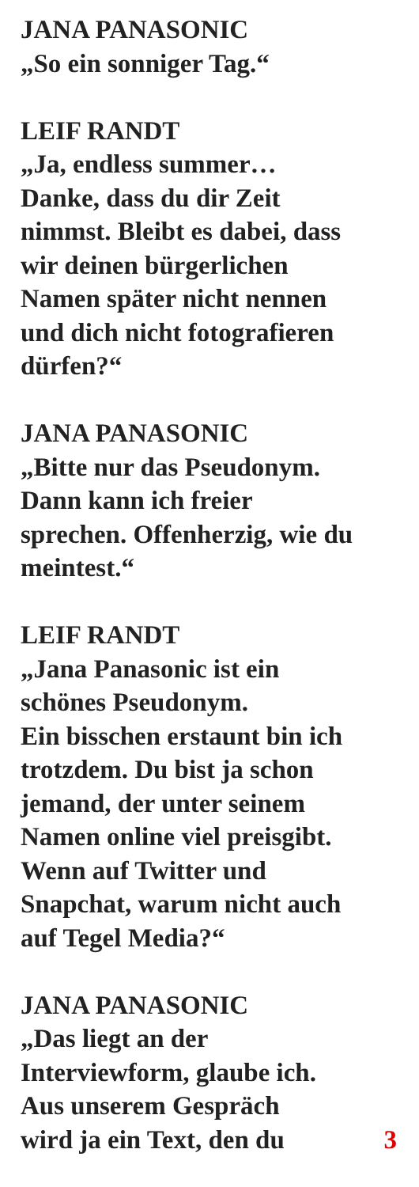JANA PANASONIC
„So ein sonniger Tag.“
LEIF RANDT
„Ja, endless summer…
Danke, dass du dir Zeit
nimmst. Bleibt es dabei, dass
wir deinen bürgerlichen
Namen später nicht nennen
und dich nicht fotografieren
dürfen?“
JANA PANASONIC
„Bitte nur das Pseudonym.
Dann kann ich freier
sprechen. Offenherzig, wie du
meintest.“
LEIF RANDT
„Jana Panasonic ist ein
schönes Pseudonym.
Ein bisschen erstaunt bin ich
trotzdem. Du bist ja schon
jemand, der unter seinem
Namen online viel preisgibt.
Wenn auf Twitter und
Snapchat, warum nicht auch
auf Tegel Media?“
JANA PANASONIC
„Das liegt an der
Interviewform, glaube ich.
Aus unserem Gespräch
wird ja ein Text, den du 3